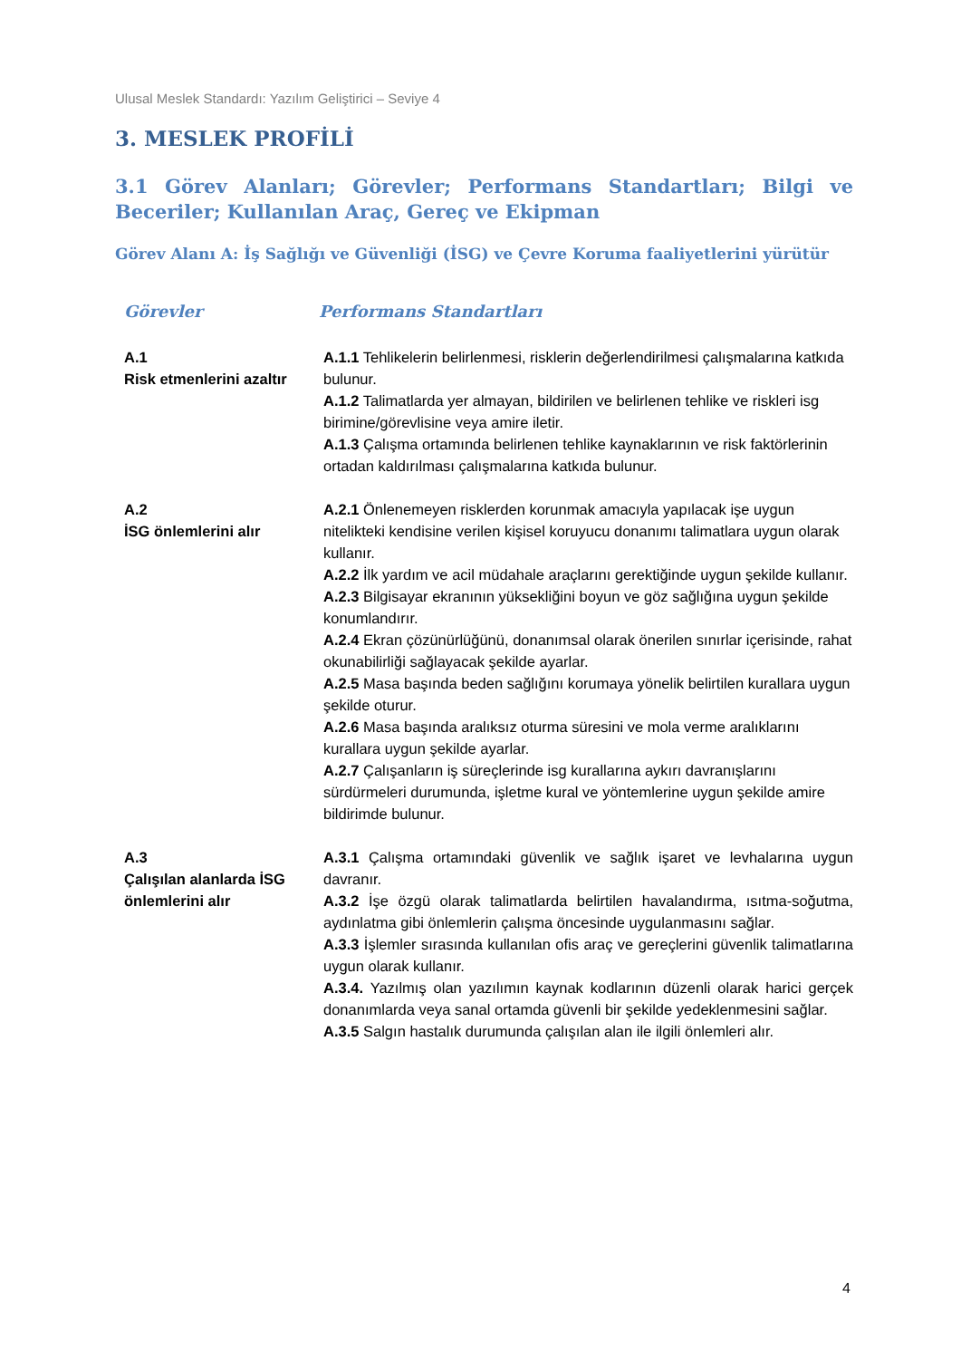Ulusal Meslek Standardı: Yazılım Geliştirici – Seviye 4
3. MESLEK PROFİLİ
3.1 Görev Alanları; Görevler; Performans Standartları; Bilgi ve Beceriler; Kullanılan Araç, Gereç ve Ekipman
Görev Alanı A: İş Sağlığı ve Güvenliği (İSG) ve Çevre Koruma faaliyetlerini yürütür
| Görevler | Performans Standartları |
| --- | --- |
| A.1 Risk etmenlerini azaltır | A.1.1 Tehlikelerin belirlenmesi, risklerin değerlendirilmesi çalışmalarına katkıda bulunur. A.1.2 Talimatlarda yer almayan, bildirilen ve belirlenen tehlike ve riskleri isg birimine/görevlisine veya amire iletir. A.1.3 Çalışma ortamında belirlenen tehlike kaynaklarının ve risk faktörlerinin ortadan kaldırılması çalışmalarına katkıda bulunur. |
| A.2 İSG önlemlerini alır | A.2.1 Önlenemeyen risklerden korunmak amacıyla yapılacak işe uygun nitelikteki kendisine verilen kişisel koruyucu donanımı talimatlara uygun olarak kullanır. A.2.2 İlk yardım ve acil müdahale araçlarını gerektiğinde uygun şekilde kullanır. A.2.3 Bilgisayar ekranının yüksekliğini boyun ve göz sağlığına uygun şekilde konumlandırır. A.2.4 Ekran çözünürlüğünü, donanımsal olarak önerilen sınırlar içerisinde, rahat okunabilirliği sağlayacak şekilde ayarlar. A.2.5 Masa başında beden sağlığını korumaya yönelik belirtilen kurallara uygun şekilde oturur. A.2.6 Masa başında aralıksız oturma süresini ve mola verme aralıklarını kurallara uygun şekilde ayarlar. A.2.7 Çalışanların iş süreçlerinde isg kurallarına aykırı davranışlarını sürdürmeleri durumunda, işletme kural ve yöntemlerine uygun şekilde amire bildirimde bulunur. |
| A.3 Çalışılan alanlarda İSG önlemlerini alır | A.3.1 Çalışma ortamındaki güvenlik ve sağlık işaret ve levhalarına uygun davranır. A.3.2 İşe özgü olarak talimatlarda belirtilen havalandırma, ısıtma-soğutma, aydınlatma gibi önlemlerin çalışma öncesinde uygulanmasını sağlar. A.3.3 İşlemler sırasında kullanılan ofis araç ve gereçlerini güvenlik talimatlarına uygun olarak kullanır. A.3.4. Yazılmış olan yazılımın kaynak kodlarının düzenli olarak harici gerçek donanımlarda veya sanal ortamda güvenli bir şekilde yedeklenmesini sağlar. A.3.5 Salgın hastalık durumunda çalışılan alan ile ilgili önlemleri alır. |
4